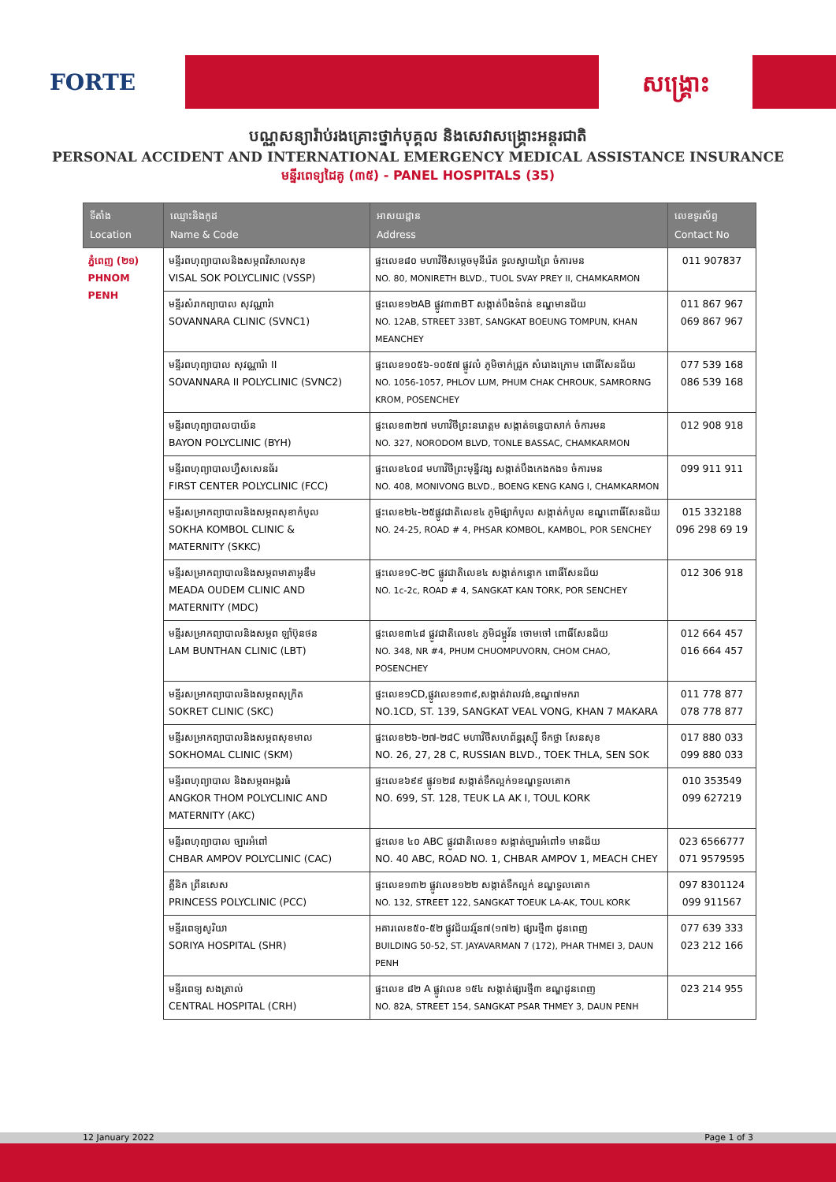FORTE សង្គ្រោះ
បណ្ណសន្យារ៉ាប់រងគ្រោះថ្នាក់បុគ្គល និងសេវាសង្គ្រោះអន្តរជាតិ
PERSONAL ACCIDENT AND INTERNATIONAL EMERGENCY MEDICAL ASSISTANCE INSURANCE
មន្ទីរពេទ្យដៃគូ (៣៥) - PANEL HOSPITALS (35)
| ទីតាំង Location | ឈ្មោះនិងកូដ Name & Code | អាសយដ្ឋាន Address | លេខទូរស័ព្ទ Contact No |
| --- | --- | --- | --- |
| ភ្នំពេញ (២១) PHNOM PENH | មន្ទីរពហុព្យាបាលនិងសម្ភពវិសាលសុខ VISAL SOK POLYCLINIC (VSSP) | ផ្ទះលេខ៨០ មហាវិថីសម្តេចមុនីរ៉េត ទួលស្វាយព្រៃ ចំការមន NO. 80, MONIRETH BLVD., TUOL SVAY PREY II, CHAMKARMON | 011 907837 |
| | មន្ទីរសំរាកព្យាបាល សុវណ្ណារ៉ា SOVANNARA CLINIC (SVNC1) | ផ្ទះលេខ១២AB ផ្លូវ៣៣BT សង្កាត់បឹងទំពន់ ខណ្ឌមានជ័យ NO. 12AB, STREET 33BT, SANGKAT BOEUNG TOMPUN, KHAN MEANCHEY | 011 867 967 069 867 967 |
| | មន្ទីរពហុព្យាបាល សុវណ្ណារ៉ា II SOVANNARA II POLYCLINIC (SVNC2) | ផ្ទះលេខ១០៥៦-១០៥៧ ផ្លូវលំ ភូមិចាក់ជ្រូក សំរោងក្រោម ពោធិ៍សែនជ័យ NO. 1056-1057, PHLOV LUM, PHUM CHAK CHROUK, SAMRORNG KROM, POSENCHEY | 077 539 168 086 539 168 |
| | មន្ទីរពហុព្យាបាលបាយ័ន BAYON POLYCLINIC (BYH) | ផ្ទះលេខ៣២៧ មហាវិថីព្រះនរោត្តម សង្កាត់ទន្លេបាសាក់ ចំការមន NO. 327, NORODOM BLVD, TONLE BASSAC, CHAMKARMON | 012 908 918 |
| | មន្ទីរពហុព្យាបាលហ្វឹសសេនធ័រ FIRST CENTER POLYCLINIC (FCC) | ផ្ទះលេខ៤០៨ មហាវិថីព្រះមុន្នីវង្ស សង្កាត់បឹងកេងកង១ ចំការមន NO. 408, MONIVONG BLVD., BOENG KENG KANG I, CHAMKARMON | 099 911 911 |
| | មន្ទីរសម្រាកព្យាបាលនិងសម្ភពសុខាកំបូល SOKHA KOMBOL CLINIC & MATERNITY (SKKC) | ផ្ទះលេខ២៤-២៥ផ្លូវជាតិលេខ៤ ភូមិផ្សាកំបូល សង្កាត់កំបូល ខណ្ឌពោធិ៍សែនជ័យ NO. 24-25, ROAD # 4, PHSAR KOMBOL, KAMBOL, POR SENCHEY | 015 332188 096 298 69 19 |
| | មន្ទីរសម្រាកព្យាបាលនិងសម្ភពមាតាអូឌឹម MEADA OUDEM CLINIC AND MATERNITY (MDC) | ផ្ទះលេខ១C-២C ផ្លូវជាតិលេខ៤ សង្កាត់កន្ទោក ពោធិ៍សែនជ័យ NO. 1c-2c, ROAD # 4, SANGKAT KAN TORK, POR SENCHEY | 012 306 918 |
| | មន្ទីរសម្រាកព្យាបាលនិងសម្ភព ឡាំប៊ុនថន LAM BUNTHAN CLINIC (LBT) | ផ្ទះលេខ៣៤៨ ផ្លូវជាតិលេខ៤ ភូមិជម្ពូវ័ន ចោមចៅ ពោធិ៍សែនជ័យ NO. 348, NR #4, PHUM CHUOMPUVORN, CHOM CHAO, POSENCHEY | 012 664 457 016 664 457 |
| | មន្ទីរសម្រាកព្យាបាលនិងសម្ភពសុក្រិត SOKRET CLINIC (SKC) | ផ្ទះលេខ១CD,ផ្លូវលេខ១៣៩,សង្កាត់វាលវង់,ខណ្ឌ៧មករា NO.1CD, ST. 139, SANGKAT VEAL VONG, KHAN 7 MAKARA | 011 778 877 078 778 877 |
| | មន្ទីរសម្រាកព្យាបាលនិងសម្ភពសុខមាល SOKHOMAL CLINIC (SKM) | ផ្ទះលេខ២៦-២៧-២៨C មហាវិថីសហព័ន្ធរុស្ស៊ី ទឹកថ្លា សែនសុខ NO. 26, 27, 28 C, RUSSIAN BLVD., TOEK THLA, SEN SOK | 017 880 033 099 880 033 |
| | មន្ទីរពហុព្យាបាល និងសម្ភពអង្គរធំ ANGKOR THOM POLYCLINIC AND MATERNITY (AKC) | ផ្ទះលេខ៦៩៩ ផ្លូវ១២៨ សង្កាត់ទឹកល្អក់១ខណ្ឌទួលគោក NO. 699, ST. 128, TEUK LA AK I, TOUL KORK | 010 353549 099 627219 |
| | មន្ទីរពហុព្យាបាល ច្បារអំពៅ CHBAR AMPOV POLYCLINIC (CAC) | ផ្ទះលេខ ៤០ ABC ផ្លូវជាតិលេខ១ សង្កាត់ច្បារអំពៅ១ មានជ័យ NO. 40 ABC, ROAD NO. 1, CHBAR AMPOV 1, MEACH CHEY | 023 6566777 071 9579595 |
| | គ្លីនិក ព្រីនសេស PRINCESS POLYCLINIC (PCC) | ផ្ទះលេខ១៣២ ផ្លូវលេខ១២២ សង្កាត់ទឹកល្អក់ ខណ្ឌទួលគោក NO. 132, STREET 122, SANGKAT TOEUK LA-AK, TOUL KORK | 097 8301124 099 911567 |
| | មន្ទីរពេទ្យសូរិយា SORIYA HOSPITAL (SHR) | អគារលេខ៥០-៥២ ផ្លូវជ័យវរ្ម័ន៧(១៧២) ផ្សារថ្មី៣ ដូនពេញ BUILDING 50-52, ST. JAYAVARMAN 7 (172), PHAR THMEI 3, DAUN PENH | 077 639 333 023 212 166 |
| | មន្ទីរពេទ្យ សងត្រាល់ CENTRAL HOSPITAL (CRH) | ផ្ទះលេខ ៨២ A ផ្លូវលេខ ១៥៤ សង្កាត់ផ្សារថ្មី៣ ខណ្ឌដូនពេញ NO. 82A, STREET 154, SANGKAT PSAR THMEY 3, DAUN PENH | 023 214 955 |
12 January 2022 Page 1 of 3